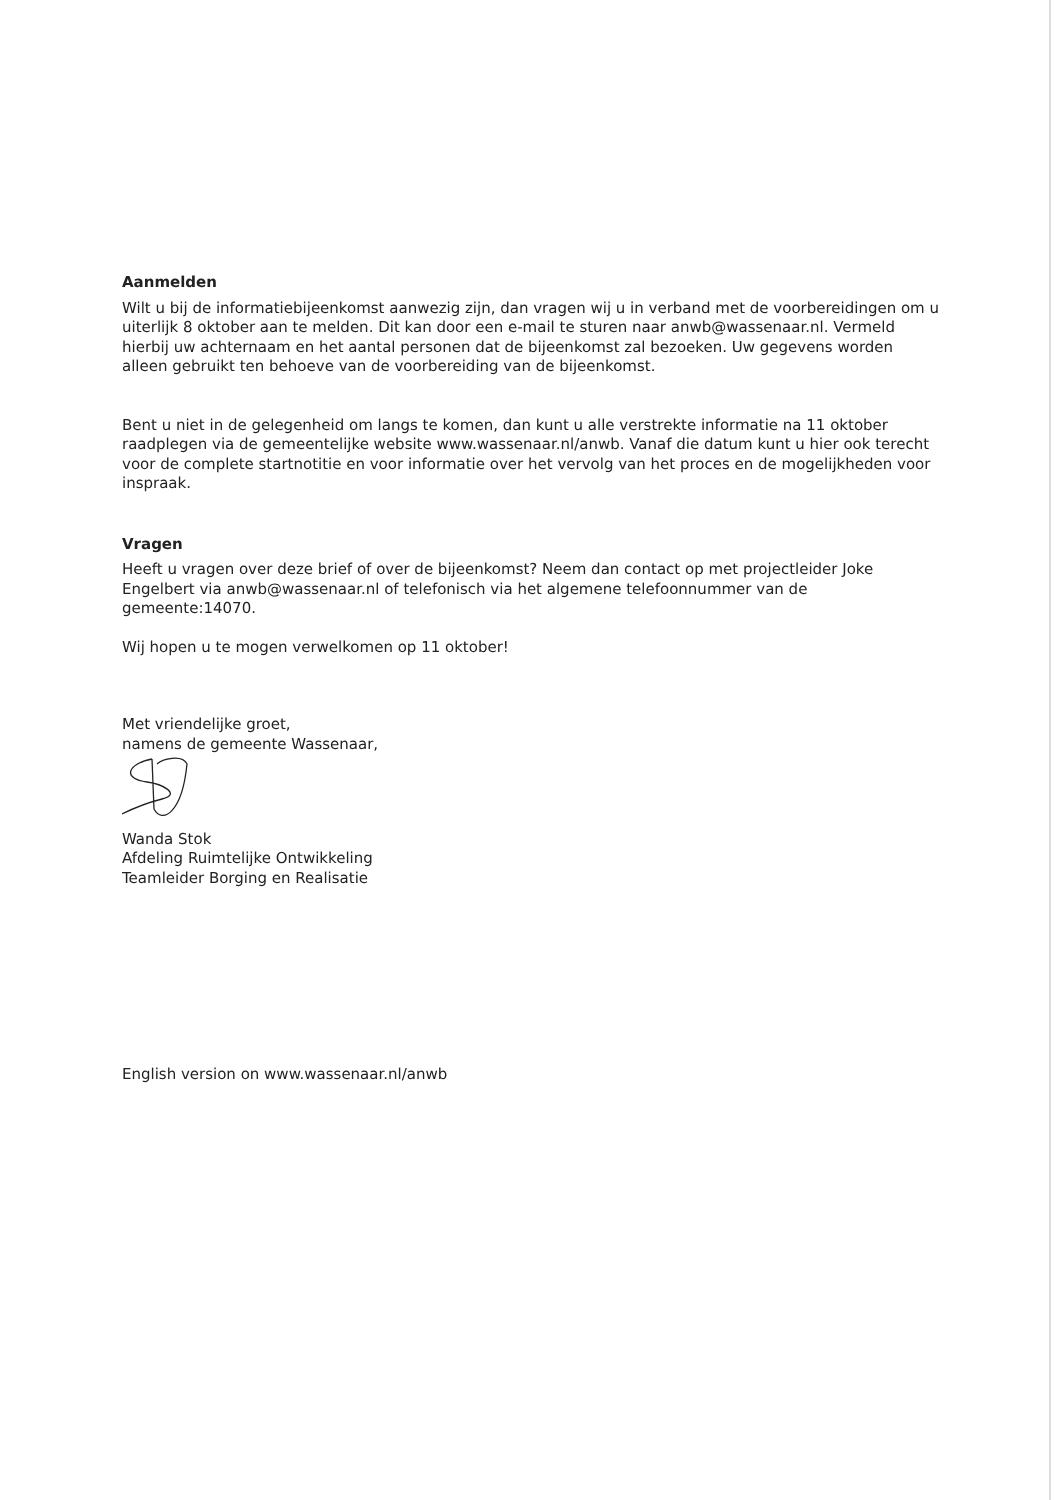Aanmelden
Wilt u bij de informatiebijeenkomst aanwezig zijn, dan vragen wij u in verband met de voorbereidingen om u uiterlijk 8 oktober aan te melden. Dit kan door een e-mail te sturen naar anwb@wassenaar.nl. Vermeld hierbij uw achternaam en het aantal personen dat de bijeenkomst zal bezoeken. Uw gegevens worden alleen gebruikt ten behoeve van de voorbereiding van de bijeenkomst.
Bent u niet in de gelegenheid om langs te komen, dan kunt u alle verstrekte informatie na 11 oktober raadplegen via de gemeentelijke website www.wassenaar.nl/anwb. Vanaf die datum kunt u hier ook terecht voor de complete startnotitie en voor informatie over het vervolg van het proces en de mogelijkheden voor inspraak.
Vragen
Heeft u vragen over deze brief of over de bijeenkomst? Neem dan contact op met projectleider Joke Engelbert via anwb@wassenaar.nl of telefonisch via het algemene telefoonnummer van de gemeente:14070.
Wij hopen u te mogen verwelkomen op 11 oktober!
Met vriendelijke groet,
namens de gemeente Wassenaar,
Wanda Stok
Afdeling Ruimtelijke Ontwikkeling
Teamleider Borging en Realisatie
English version on www.wassenaar.nl/anwb